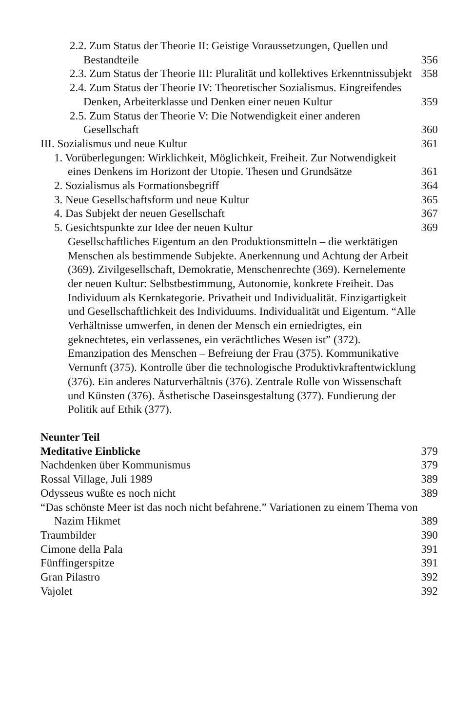2.2. Zum Status der Theorie II: Geistige Voraussetzungen, Quellen und Bestandteile
356
2.3. Zum Status der Theorie III: Pluralität und kollektives Erkenntnissubjekt
358
2.4. Zum Status der Theorie IV: Theoretischer Sozialismus. Eingreifendes Denken, Arbeiterklasse und Denken einer neuen Kultur
359
2.5. Zum Status der Theorie V: Die Notwendigkeit einer anderen Gesellschaft
360
III. Sozialismus und neue Kultur
361
1. Vorüberlegungen: Wirklichkeit, Möglichkeit, Freiheit. Zur Notwendigkeit eines Denkens im Horizont der Utopie. Thesen und Grundsätze
361
2. Sozialismus als Formationsbegriff
364
3. Neue Gesellschaftsform und neue Kultur
365
4. Das Subjekt der neuen Gesellschaft
367
5. Gesichtspunkte zur Idee der neuen Kultur
369
Gesellschaftliches Eigentum an den Produktionsmitteln – die werktätigen Menschen als bestimmende Subjekte. Anerkennung und Achtung der Arbeit (369). Zivilgesellschaft, Demokratie, Menschenrechte (369). Kernelemente der neuen Kultur: Selbstbestimmung, Autonomie, konkrete Freiheit. Das Individuum als Kernkategorie. Privatheit und Individualität. Einzigartigkeit und Gesellschaftlichkeit des Individuums. Individualität und Eigentum. “Alle Verhältnisse umwerfen, in denen der Mensch ein erniedrigtes, ein geknechtetes, ein verlassenes, ein verächtliches Wesen ist” (372). Emanzipation des Menschen – Befreiung der Frau (375). Kommunikative Vernunft (375). Kontrolle über die technologische Produktivkraftentwicklung (376). Ein anderes Naturverhältnis (376). Zentrale Rolle von Wissenschaft und Künsten (376). Ästhetische Daseinsgestaltung (377). Fundierung der Politik auf Ethik (377).
Neunter Teil
Meditative Einblicke
379
Nachdenken über Kommunismus
379
Rossal Village, Juli 1989
389
Odysseus wußte es noch nicht
389
“Das schönste Meer ist das noch nicht befahrene.” Variationen zu einem Thema von Nazim Hikmet
389
Traumbilder
390
Cimone della Pala
391
Fünffingerspitze
391
Gran Pilastro
392
Vajolet
392